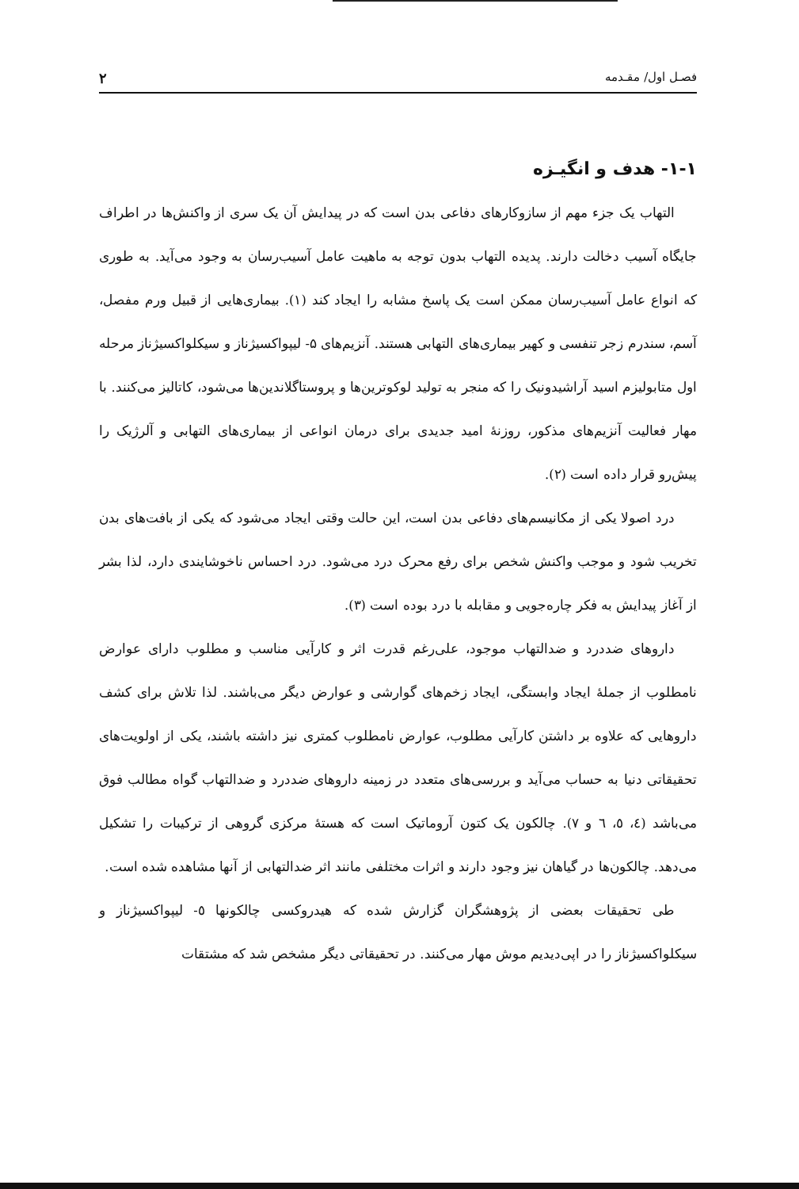فصـل اول/ مقـدمه ۲
۱-۱- هدف و انگیـزه
التهاب یک جزء مهم از سازوکارهای دفاعی بدن است که در پیدایش آن یک سری از واکنش‌ها در اطراف جایگاه آسیب دخالت دارند. پدیده التهاب بدون توجه به ماهیت عامل آسیب‌رسان به وجود می‌آید. به طوری که انواع عامل آسیب‌رسان ممکن است یک پاسخ مشابه را ایجاد کند (۱). بیماری‌هایی از قبیل ورم مفصل، آسم، سندرم زجر تنفسی و کهیر بیماری‌های التهابی هستند. آنزیم‌های ۵- لیپواکسیژناز و سیکلواکسیژناز مرحله اول متابولیزم اسید آراشیدونیک را که منجر به تولید لوکوترین‌ها و پروستاگلاندین‌ها می‌شود، کاتالیز می‌کنند. با مهار فعالیت آنزیم‌های مذکور، روزنهٔ امید جدیدی برای درمان انواعی از بیماری‌های التهابی و آلرژیک را پیش‌رو قرار داده است (۲).
درد اصولا یکی از مکانیسم‌های دفاعی بدن است، این حالت وقتی ایجاد می‌شود که یکی از بافت‌های بدن تخریب شود و موجب واکنش شخص برای رفع محرک درد می‌شود. درد احساس ناخوشایندی دارد، لذا بشر از آغاز پیدایش به فکر چاره‌جویی و مقابله با درد بوده است (۳).
داروهای ضددرد و ضدالتهاب موجود، علی‌رغم قدرت اثر و کارآیی مناسب و مطلوب دارای عوارض نامطلوب از جملهٔ ایجاد وابستگی، ایجاد زخم‌های گوارشی و عوارض دیگر می‌باشند. لذا تلاش برای کشف داروهایی که علاوه بر داشتن کارآیی مطلوب، عوارض نامطلوب کمتری نیز داشته باشند، یکی از اولویت‌های تحقیقاتی دنیا به حساب می‌آید و بررسی‌های متعدد در زمینه داروهای ضددرد و ضدالتهاب گواه مطالب فوق می‌باشد (٤، ٥، ٦ و ۷). چالکون یک کتون آروماتیک است که هستهٔ مرکزی گروهی از ترکیبات را تشکیل می‌دهد. چالکون‌ها در گیاهان نیز وجود دارند و اثرات مختلفی مانند اثر ضدالتهابی از آنها مشاهده شده است.
طی تحقیقات بعضی از پژوهشگران گزارش شده که هیدروکسی چالکونها ٥- لیپواکسیژناز و سیکلواکسیژناز را در اپی‌دیدیم موش مهار می‌کنند. در تحقیقاتی دیگر مشخص شد که مشتقات